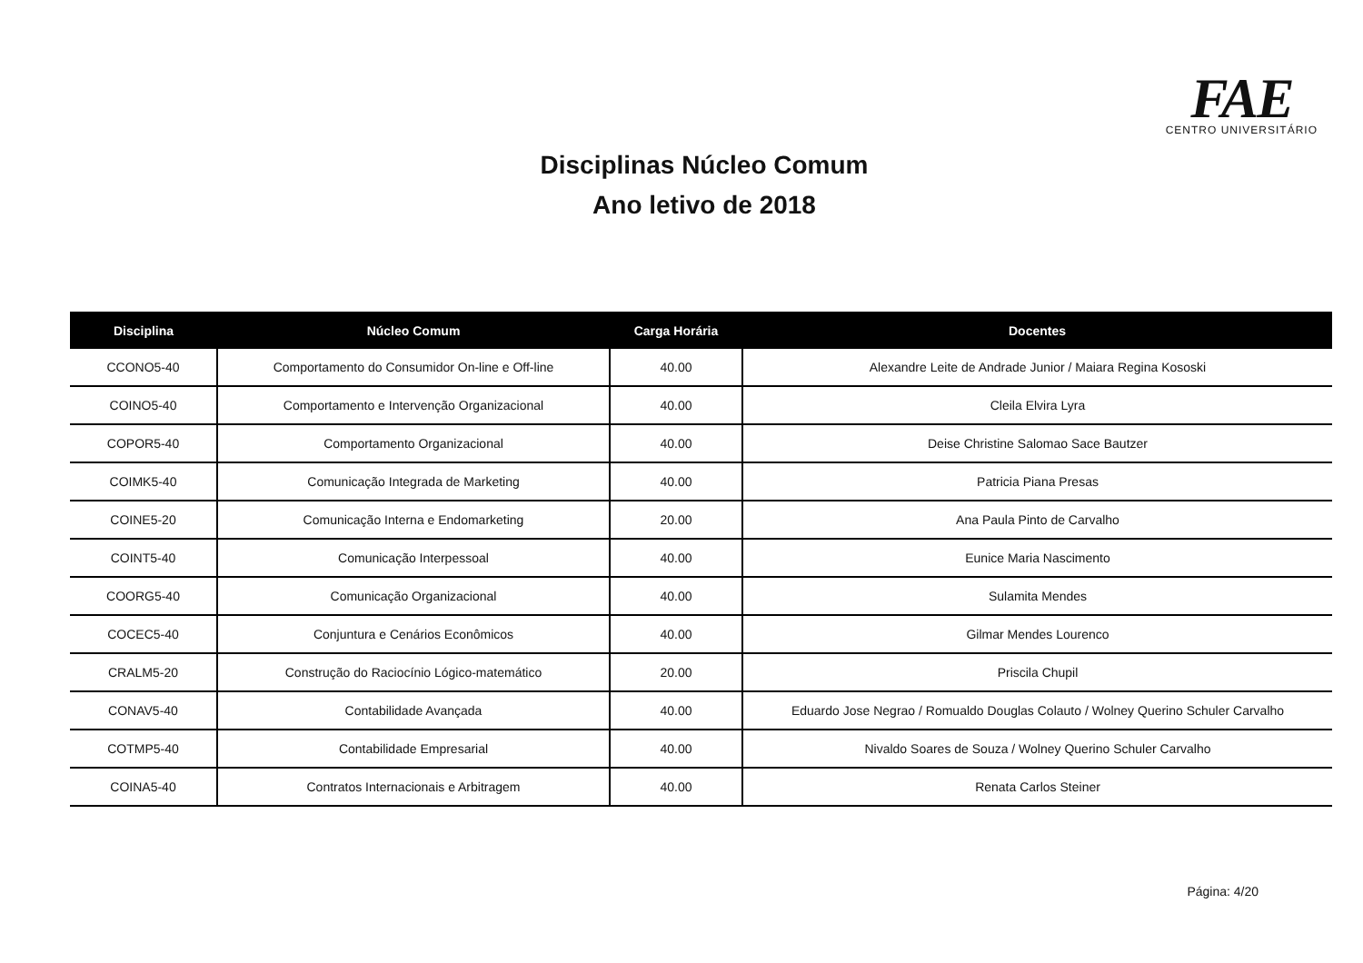FAE
CENTRO UNIVERSITÁRIO
Disciplinas Núcleo Comum
Ano letivo de 2018
| Disciplina | Núcleo Comum | Carga Horária | Docentes |
| --- | --- | --- | --- |
| CCONO5-40 | Comportamento do Consumidor On-line e Off-line | 40.00 | Alexandre Leite de Andrade Junior / Maiara Regina Kososki |
| COINO5-40 | Comportamento e Intervenção Organizacional | 40.00 | Cleila Elvira Lyra |
| COPOR5-40 | Comportamento Organizacional | 40.00 | Deise Christine Salomao Sace Bautzer |
| COIMK5-40 | Comunicação Integrada de Marketing | 40.00 | Patricia Piana Presas |
| COINE5-20 | Comunicação Interna e Endomarketing | 20.00 | Ana Paula Pinto de Carvalho |
| COINT5-40 | Comunicação Interpessoal | 40.00 | Eunice Maria Nascimento |
| COORG5-40 | Comunicação Organizacional | 40.00 | Sulamita Mendes |
| COCEC5-40 | Conjuntura e Cenários Econômicos | 40.00 | Gilmar Mendes Lourenco |
| CRALM5-20 | Construção do Raciocínio Lógico-matemático | 20.00 | Priscila Chupil |
| CONAV5-40 | Contabilidade Avançada | 40.00 | Eduardo Jose Negrao / Romualdo Douglas Colauto / Wolney Querino Schuler Carvalho |
| COTMP5-40 | Contabilidade Empresarial | 40.00 | Nivaldo Soares de Souza / Wolney Querino Schuler Carvalho |
| COINA5-40 | Contratos Internacionais e Arbitragem | 40.00 | Renata Carlos Steiner |
Página: 4/20